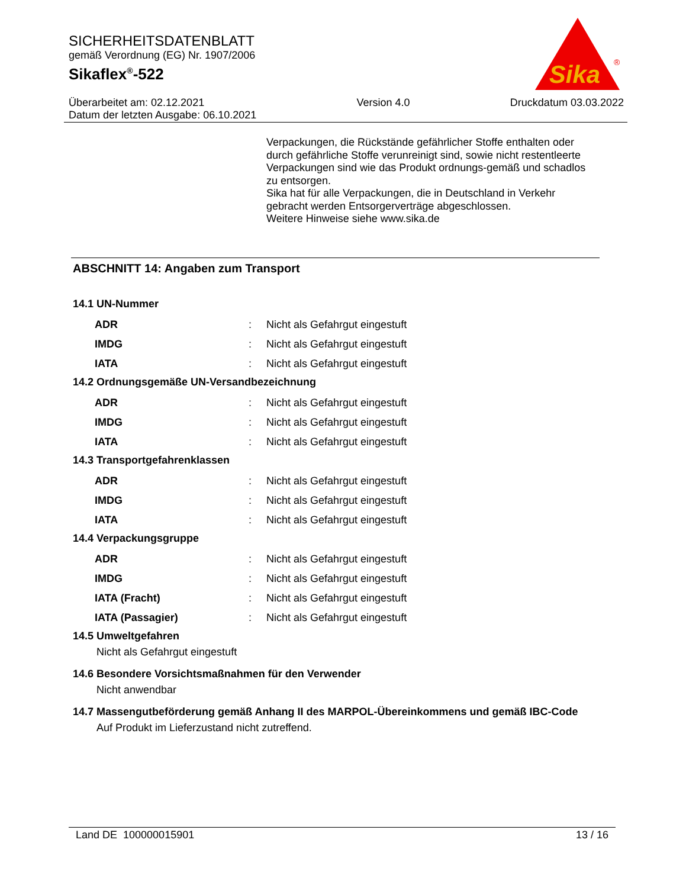SICHERHEITSDATENBLATT
gemäß Verordnung (EG) Nr. 1907/2006
Sikaflex<sup>®</sup>-522
Sika
®
Überarbeitet am: 02.12.2021
Datum der letzten Ausgabe: 06.10.2021
Version 4.0 Druckdatum 03.03.2022
Verpackungen, die Rückstände gefährlicher Stoffe enthalten oder durch gefährliche Stoffe verunreinigt sind, sowie nicht restentleerte Verpackungen sind wie das Produkt ordnungs-gemäß und schadlos zu entsorgen.
Sika hat für alle Verpackungen, die in Deutschland in Verkehr gebracht werden Entsorgerverträge abgeschlossen.
Weitere Hinweise siehe www.sika.de
ABSCHNITT 14: Angaben zum Transport
14.1 UN-Nummer
| ADR | : | Nicht als Gefahrgut eingestuft |
| IMDG | : | Nicht als Gefahrgut eingestuft |
| IATA | : | Nicht als Gefahrgut eingestuft |
14.2 Ordnungsgemäße UN-Versandbezeichnung
| ADR | : | Nicht als Gefahrgut eingestuft |
| IMDG | : | Nicht als Gefahrgut eingestuft |
| IATA | : | Nicht als Gefahrgut eingestuft |
14.3 Transportgefahrenklassen
| ADR | : | Nicht als Gefahrgut eingestuft |
| IMDG | : | Nicht als Gefahrgut eingestuft |
| IATA | : | Nicht als Gefahrgut eingestuft |
14.4 Verpackungsgruppe
| ADR | : | Nicht als Gefahrgut eingestuft |
| IMDG | : | Nicht als Gefahrgut eingestuft |
| IATA (Fracht) | : | Nicht als Gefahrgut eingestuft |
| IATA (Passagier) | : | Nicht als Gefahrgut eingestuft |
14.5 Umweltgefahren
Nicht als Gefahrgut eingestuft
14.6 Besondere Vorsichtsmaßnahmen für den Verwender
Nicht anwendbar
14.7 Massengutbeförderung gemäß Anhang II des MARPOL-Übereinkommens und gemäß IBC-Code
Auf Produkt im Lieferzustand nicht zutreffend.
Land DE 100000015901 13 / 16